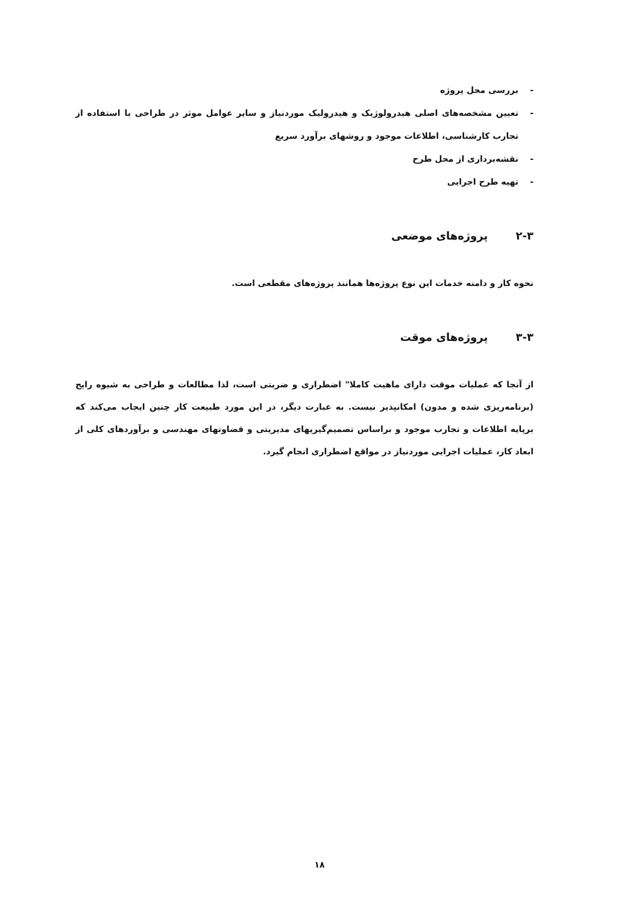- بررسی محل پروژه
- تعیین مشخصه‌های اصلی هیدرولوژیک و هیدرولیک موردنیاز و سایر عوامل موثر در طراحی با استفاده از تجارب کارشناسی، اطلاعات موجود و روشهای برآورد سریع
- نقشه‌برداری از محل طرح
- تهیه طرح اجرایی
۲-۳ پروژه‌های موضعی
نحوه کار و دامنه خدمات این نوع پروژه‌ها همانند پروژه‌های مقطعی است.
۳-۳ پروژه‌های موقت
از آنجا که عملیات موقت دارای ماهیت کاملا" اضطراری و ضربتی است، لذا مطالعات و طراحی به شیوه رایج (برنامه‌ریزی شده و مدون) امکانپذیر نیست. به عبارت دیگر، در این مورد طبیعت کار چنین ایجاب می‌کند که برپایه اطلاعات و تجارب موجود و براساس تصمیم‌گیریهای مدیریتی و قضاوتهای مهندسی و برآوردهای کلی از ابعاد کار، عملیات اجرایی موردنیاز در مواقع اضطراری انجام گیرد.
۱۸